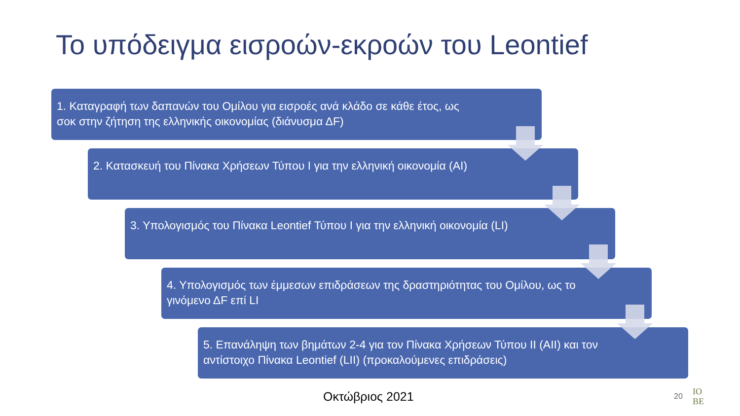Το υπόδειγμα εισροών-εκροών του Leontief
1. Καταγραφή των δαπανών του Ομίλου για εισροές ανά κλάδο σε κάθε έτος, ως σοκ στην ζήτηση της ελληνικής οικονομίας (διάνυσμα ΔF)
2. Κατασκευή του Πίνακα Χρήσεων Τύπου Ι για την ελληνική οικονομία (ΑΙ)
3. Υπολογισμός του Πίνακα Leontief Τύπου Ι για την ελληνική οικονομία (LI)
4. Υπολογισμός των έμμεσων επιδράσεων της δραστηριότητας του Ομίλου, ως το γινόμενο ΔF επί LI
5. Επανάληψη των βημάτων 2-4 για τον Πίνακα Χρήσεων Τύπου ΙΙ (ΑΙΙ) και τον αντίστοιχο Πίνακα Leontief (LII) (προκαλούμενες επιδράσεις)
Οκτώβριος 2021 20
IO
BE